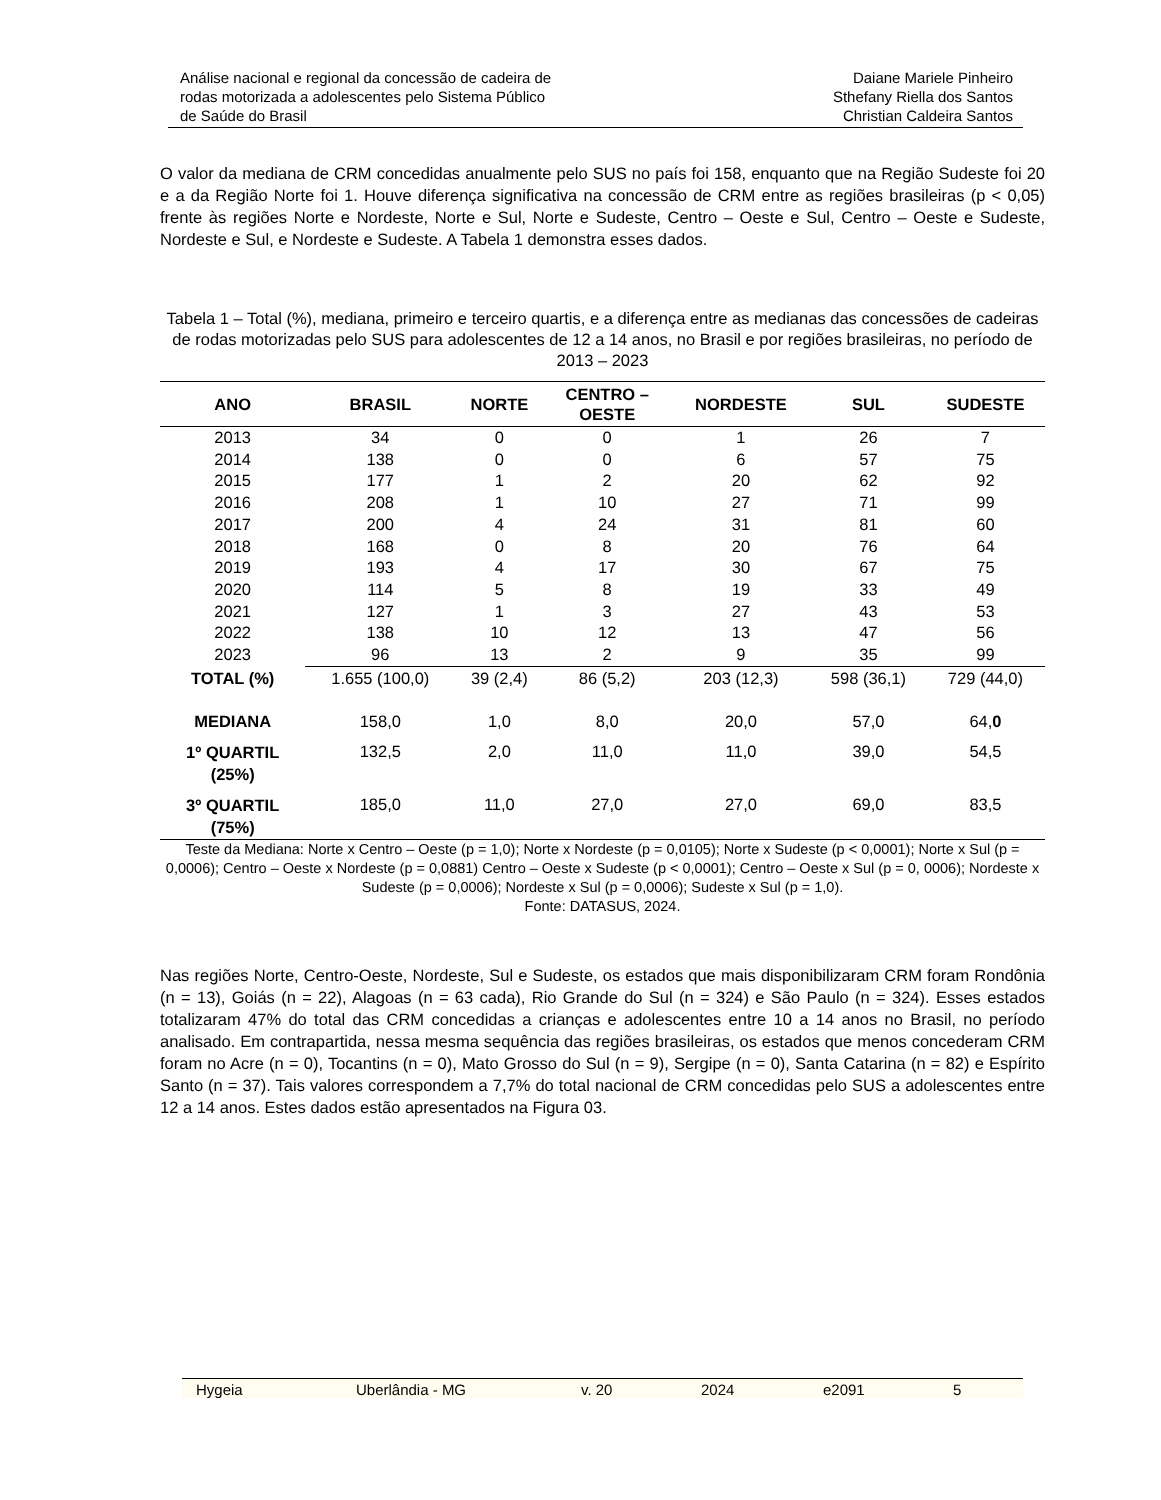Análise nacional e regional da concessão de cadeira de
rodas motorizada a adolescentes pelo Sistema Público
de Saúde do Brasil
Daiane Mariele Pinheiro
Sthefany Riella dos Santos
Christian Caldeira Santos
O valor da mediana de CRM concedidas anualmente pelo SUS no país foi 158, enquanto que na Região Sudeste foi 20 e a da Região Norte foi 1. Houve diferença significativa na concessão de CRM entre as regiões brasileiras (p < 0,05) frente às regiões Norte e Nordeste, Norte e Sul, Norte e Sudeste, Centro – Oeste e Sul, Centro – Oeste e Sudeste, Nordeste e Sul, e Nordeste e Sudeste. A Tabela 1 demonstra esses dados.
Tabela 1 – Total (%), mediana, primeiro e terceiro quartis, e a diferença entre as medianas das concessões de cadeiras de rodas motorizadas pelo SUS para adolescentes de 12 a 14 anos, no Brasil e por regiões brasileiras, no período de 2013 – 2023
| ANO | BRASIL | NORTE | CENTRO – OESTE | NORDESTE | SUL | SUDESTE |
| --- | --- | --- | --- | --- | --- | --- |
| 2013 | 34 | 0 | 0 | 1 | 26 | 7 |
| 2014 | 138 | 0 | 0 | 6 | 57 | 75 |
| 2015 | 177 | 1 | 2 | 20 | 62 | 92 |
| 2016 | 208 | 1 | 10 | 27 | 71 | 99 |
| 2017 | 200 | 4 | 24 | 31 | 81 | 60 |
| 2018 | 168 | 0 | 8 | 20 | 76 | 64 |
| 2019 | 193 | 4 | 17 | 30 | 67 | 75 |
| 2020 | 114 | 5 | 8 | 19 | 33 | 49 |
| 2021 | 127 | 1 | 3 | 27 | 43 | 53 |
| 2022 | 138 | 10 | 12 | 13 | 47 | 56 |
| 2023 | 96 | 13 | 2 | 9 | 35 | 99 |
| TOTAL (%) | 1.655 (100,0) | 39 (2,4) | 86 (5,2) | 203 (12,3) | 598 (36,1) | 729 (44,0) |
| MEDIANA | 158,0 | 1,0 | 8,0 | 20,0 | 57,0 | 64, 0 |
| 1º QUARTIL (25%) | 132,5 | 2,0 | 11,0 | 11,0 | 39,0 | 54,5 |
| 3º QUARTIL (75%) | 185,0 | 11,0 | 27,0 | 27,0 | 69,0 | 83,5 |
Teste da Mediana: Norte x Centro – Oeste (p = 1,0); Norte x Nordeste (p = 0,0105); Norte x Sudeste (p < 0,0001); Norte x Sul (p = 0,0006); Centro – Oeste x Nordeste (p = 0,0881) Centro – Oeste x Sudeste (p < 0,0001); Centro – Oeste x Sul (p = 0, 0006); Nordeste x Sudeste (p = 0,0006); Nordeste x Sul (p = 0,0006); Sudeste x Sul (p = 1,0).
Fonte: DATASUS, 2024.
Nas regiões Norte, Centro-Oeste, Nordeste, Sul e Sudeste, os estados que mais disponibilizaram CRM foram Rondônia (n = 13), Goiás (n = 22), Alagoas (n = 63 cada), Rio Grande do Sul (n = 324) e São Paulo (n = 324). Esses estados totalizaram 47% do total das CRM concedidas a crianças e adolescentes entre 10 a 14 anos no Brasil, no período analisado. Em contrapartida, nessa mesma sequência das regiões brasileiras, os estados que menos concederam CRM foram no Acre (n = 0), Tocantins (n = 0), Mato Grosso do Sul (n = 9), Sergipe (n = 0), Santa Catarina (n = 82) e Espírito Santo (n = 37). Tais valores correspondem a 7,7% do total nacional de CRM concedidas pelo SUS a adolescentes entre 12 a 14 anos. Estes dados estão apresentados na Figura 03.
Hygeia Uberlândia - MG v. 20 2024 e2091 5